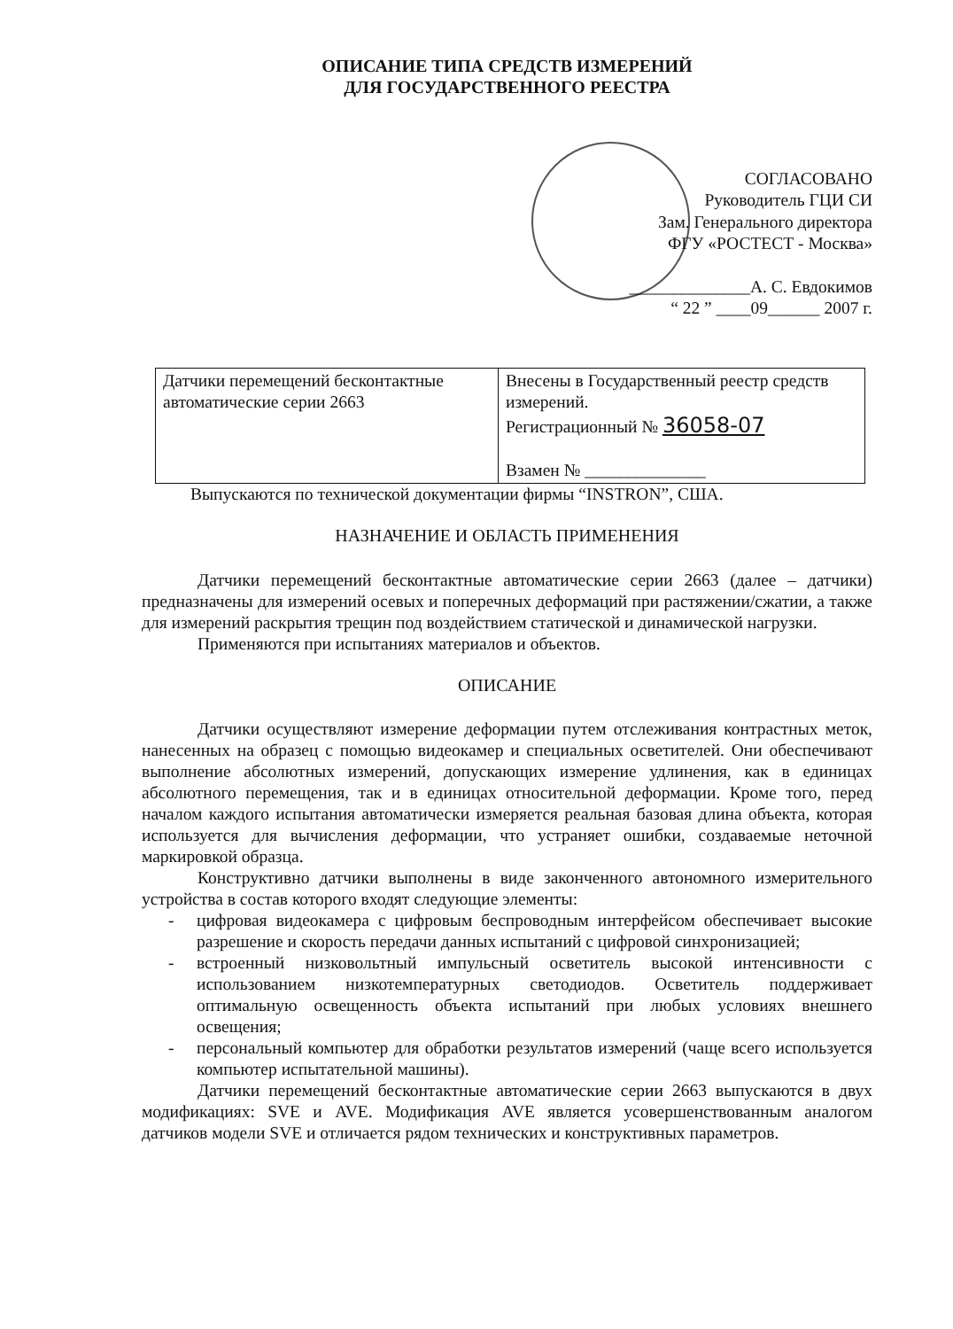ОПИСАНИЕ ТИПА СРЕДСТВ ИЗМЕРЕНИЙ
ДЛЯ ГОСУДАРСТВЕННОГО РЕЕСТРА
СОГЛАСОВАНО
Руководитель ГЦИ СИ
Зам. Генерального директора
ФГУ «РОСТЕСТ - Москва»
______________А. С. Евдокимов
“ 22 ” ____09______ 2007 г.
| Датчики перемещений бесконтактные автоматические серии 2663 | Внесены в Государственный реестр средств измерений. Регистрационный № 36058-07 Взамен № ______________ |
Выпускаются по технической документации фирмы “INSTRON”, США.
НАЗНАЧЕНИЕ И ОБЛАСТЬ ПРИМЕНЕНИЯ
Датчики перемещений бесконтактные автоматические серии 2663 (далее – датчики) предназначены для измерений осевых и поперечных деформаций при растяжении/сжатии, а также для измерений раскрытия трещин под воздействием статической и динамической нагрузки.
Применяются при испытаниях материалов и объектов.
ОПИСАНИЕ
Датчики осуществляют измерение деформации путем отслеживания контрастных меток, нанесенных на образец с помощью видеокамер и специальных осветителей. Они обеспечивают выполнение абсолютных измерений, допускающих измерение удлинения, как в единицах абсолютного перемещения, так и в единицах относительной деформации. Кроме того, перед началом каждого испытания автоматически измеряется реальная базовая длина объекта, которая используется для вычисления деформации, что устраняет ошибки, создаваемые неточной маркировкой образца.
Конструктивно датчики выполнены в виде законченного автономного измерительного устройства в состав которого входят следующие элементы:
- цифровая видеокамера с цифровым беспроводным интерфейсом обеспечивает высокие разрешение и скорость передачи данных испытаний с цифровой синхронизацией;
- встроенный низковольтный импульсный осветитель высокой интенсивности с использованием низкотемпературных светодиодов. Осветитель поддерживает оптимальную освещенность объекта испытаний при любых условиях внешнего освещения;
- персональный компьютер для обработки результатов измерений (чаще всего используется компьютер испытательной машины).
Датчики перемещений бесконтактные автоматические серии 2663 выпускаются в двух модификациях: SVE и AVE. Модификация AVE является усовершенствованным аналогом датчиков модели SVE и отличается рядом технических и конструктивных параметров.